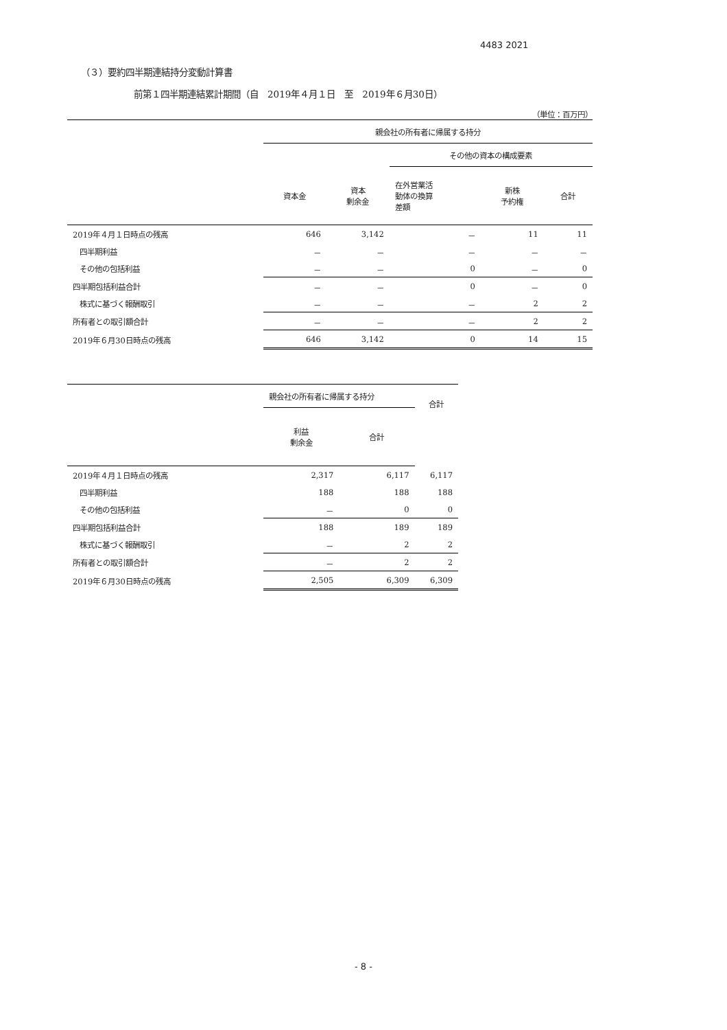4483 2021
（３）要約四半期連結持分変動計算書
前第１四半期連結累計期間（自　2019年４月１日　至　2019年６月30日）
（単位：百万円）
| | 親会社の所有者に帰属する持分 | | | | |
| --- | --- | --- | --- | --- | --- |
| | | | その他の資本の構成要素 | | |
| | 資本金 | 資本 剰余金 | 在外営業活 動体の換算 差額 | 新株 予約権 | 合計 |
| 2019年４月１日時点の残高 | 646 | 3,142 | － | 11 | 11 |
| 四半期利益 | － | － | － | － | － |
| その他の包括利益 | － | － | 0 | － | 0 |
| 四半期包括利益合計 | － | － | 0 | － | 0 |
| 株式に基づく報酬取引 | － | － | － | 2 | 2 |
| 所有者との取引額合計 | － | － | － | 2 | 2 |
| 2019年６月30日時点の残高 | 646 | 3,142 | 0 | 14 | 15 |
| | 親会社の所有者に帰属する持分 | | 合計 |
| --- | --- | --- | --- |
| | 利益 剰余金 | 合計 | |
| 2019年４月１日時点の残高 | 2,317 | 6,117 | 6,117 |
| 四半期利益 | 188 | 188 | 188 |
| その他の包括利益 | － | 0 | 0 |
| 四半期包括利益合計 | 188 | 189 | 189 |
| 株式に基づく報酬取引 | － | 2 | 2 |
| 所有者との取引額合計 | － | 2 | 2 |
| 2019年６月30日時点の残高 | 2,505 | 6,309 | 6,309 |
- 8 -